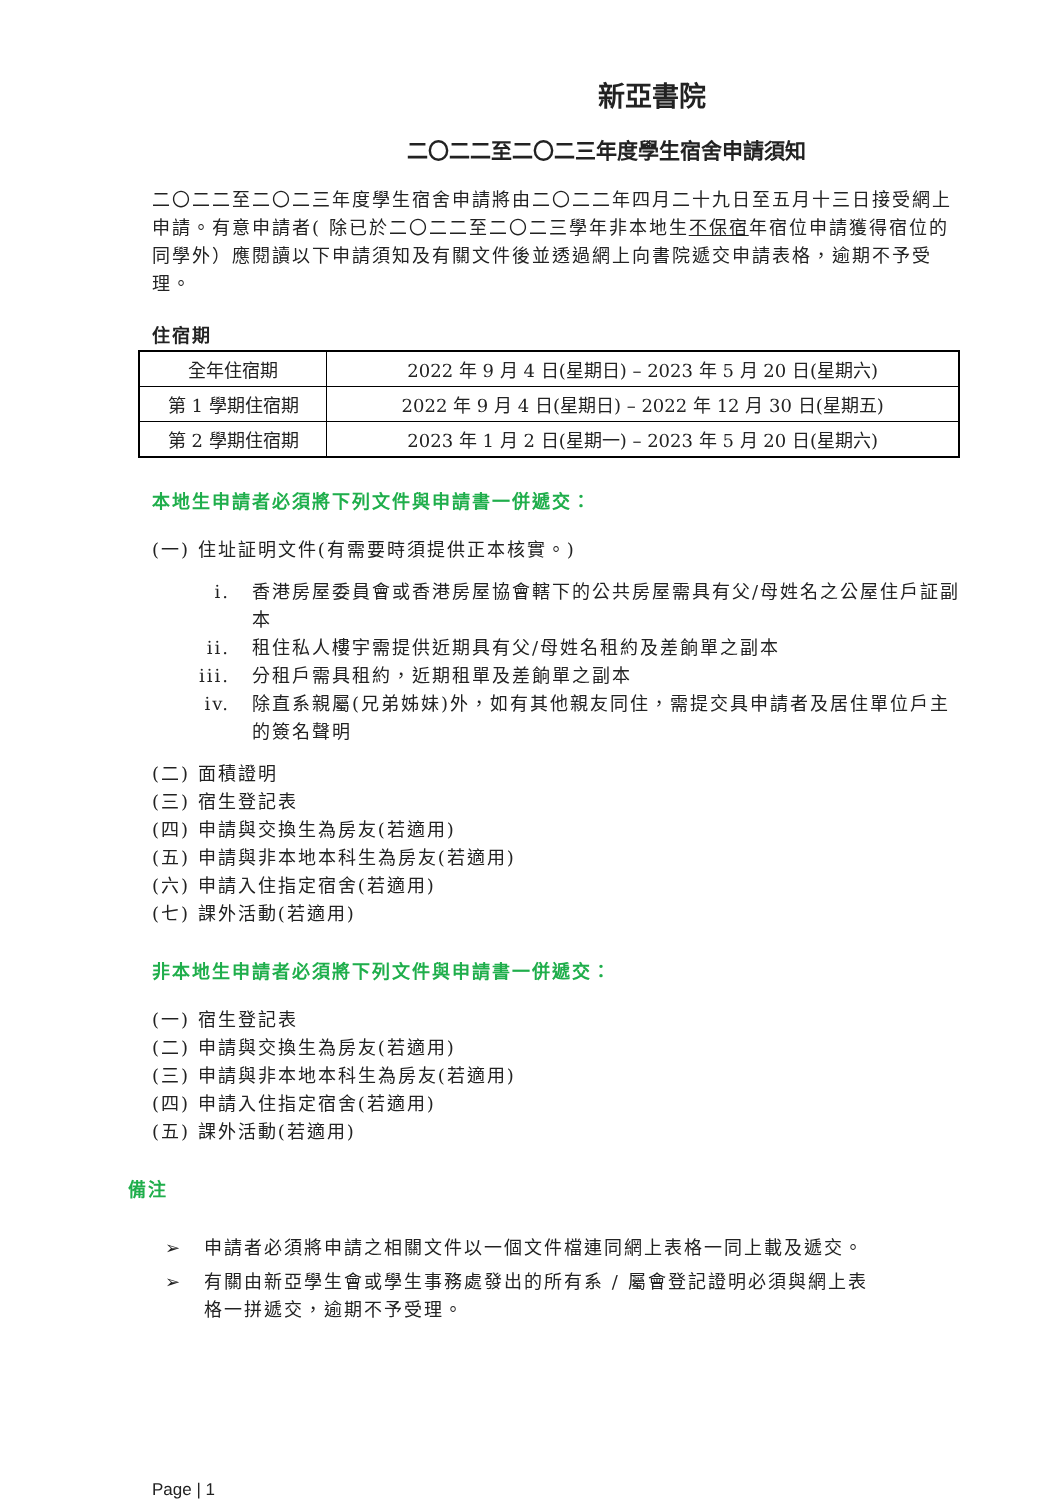新亞書院
二〇二二至二〇二三年度學生宿舍申請須知
二〇二二至二〇二三年度學生宿舍申請將由二〇二二年四月二十九日至五月十三日接受網上申請。有意申請者( 除已於二〇二二至二〇二三學年非本地生不保宿年宿位申請獲得宿位的同學外）應閱讀以下申請須知及有關文件後並透過網上向書院遞交申請表格，逾期不予受理。
住宿期
| 全年住宿期 | 2022 年 9 月 4 日(星期日) – 2023 年 5 月 20 日(星期六) |
| 第 1 學期住宿期 | 2022 年 9 月 4 日(星期日) – 2022 年 12 月 30 日(星期五) |
| 第 2 學期住宿期 | 2023 年 1 月 2 日(星期一) – 2023 年 5 月 20 日(星期六) |
本地生申請者必須將下列文件與申請書一併遞交：
(一) 住址証明文件(有需要時須提供正本核實。)
i. 香港房屋委員會或香港房屋協會轄下的公共房屋需具有父/母姓名之公屋住戶証副本
ii. 租住私人樓宇需提供近期具有父/母姓名租約及差餉單之副本
iii. 分租戶需具租約，近期租單及差餉單之副本
iv. 除直系親屬(兄弟姊妹)外，如有其他親友同住，需提交具申請者及居住單位戶主的簽名聲明
(二) 面積證明
(三) 宿生登記表
(四) 申請與交換生為房友(若適用)
(五) 申請與非本地本科生為房友(若適用)
(六) 申請入住指定宿舍(若適用)
(七) 課外活動(若適用)
非本地生申請者必須將下列文件與申請書一併遞交：
(一) 宿生登記表
(二) 申請與交換生為房友(若適用)
(三) 申請與非本地本科生為房友(若適用)
(四) 申請入住指定宿舍(若適用)
(五) 課外活動(若適用)
備注
➢ 申請者必須將申請之相關文件以一個文件檔連同網上表格一同上載及遞交。
➢ 有關由新亞學生會或學生事務處發出的所有系 / 屬會登記證明必須與網上表格一拼遞交，逾期不予受理。
Page | 1